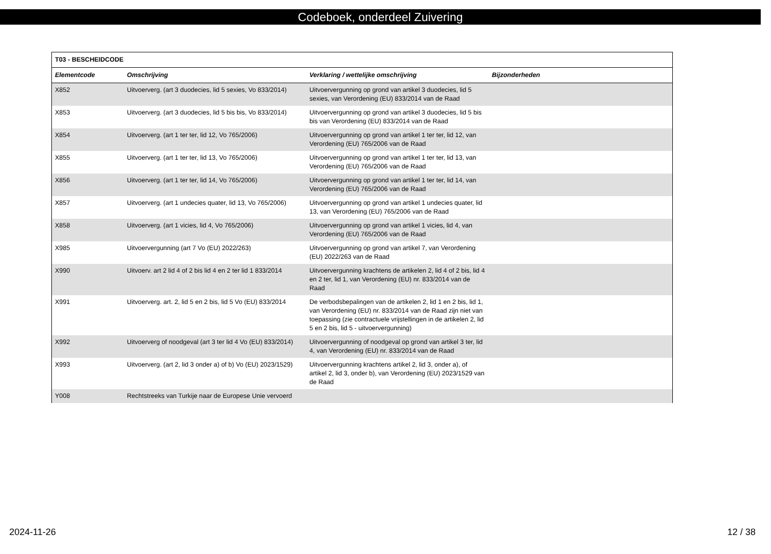Codeboek, onderdeel Zuivering
| T03 - BESCHEIDCODE | | | |
| --- | --- | --- | --- |
| Elementcode | Omschrijving | Verklaring / wettelijke omschrijving | Bijzonderheden |
| X852 | Uitvoerverg. (art 3 duodecies, lid 5 sexies, Vo 833/2014) | Uitvoervergunning op grond van artikel 3 duodecies, lid 5 sexies, van Verordening (EU) 833/2014 van de Raad | |
| X853 | Uitvoerverg. (art 3 duodecies, lid 5 bis bis, Vo 833/2014) | Uitvoervergunning op grond van artikel 3 duodecies, lid 5 bis bis van Verordening (EU) 833/2014 van de Raad | |
| X854 | Uitvoerverg. (art 1 ter ter, lid 12, Vo 765/2006) | Uitvoervergunning op grond van artikel 1 ter ter, lid 12, van Verordening (EU) 765/2006 van de Raad | |
| X855 | Uitvoerverg. (art 1 ter ter, lid 13, Vo 765/2006) | Uitvoervergunning op grond van artikel 1 ter ter, lid 13, van Verordening (EU) 765/2006 van de Raad | |
| X856 | Uitvoerverg. (art 1 ter ter, lid 14, Vo 765/2006) | Uitvoervergunning op grond van artikel 1 ter ter, lid 14, van Verordening (EU) 765/2006 van de Raad | |
| X857 | Uitvoerverg. (art 1 undecies quater, lid 13, Vo 765/2006) | Uitvoervergunning op grond van artikel 1 undecies quater, lid 13, van Verordening (EU) 765/2006 van de Raad | |
| X858 | Uitvoerverg. (art 1 vicies, lid 4, Vo 765/2006) | Uitvoervergunning op grond van artikel 1 vicies, lid 4, van Verordening (EU) 765/2006 van de Raad | |
| X985 | Uitvoervergunning (art 7 Vo (EU) 2022/263) | Uitvoervergunning op grond van artikel 7, van Verordening (EU) 2022/263 van de Raad | |
| X990 | Uitvoerv. art 2 lid 4 of 2 bis lid 4 en 2 ter lid 1 833/2014 | Uitvoervergunning krachtens de artikelen 2, lid 4 of 2 bis, lid 4 en 2 ter, lid 1, van Verordening (EU) nr. 833/2014 van de Raad | |
| X991 | Uitvoerverg. art. 2, lid 5 en 2 bis, lid 5 Vo (EU) 833/2014 | De verbodsbepalingen van de artikelen 2, lid 1 en 2 bis, lid 1, van Verordening (EU) nr. 833/2014 van de Raad zijn niet van toepassing (zie contractuele vrijstellingen in de artikelen 2, lid 5 en 2 bis, lid 5 - uitvoervergunning) | |
| X992 | Uitvoerverg of noodgeval (art 3 ter lid 4 Vo (EU) 833/2014) | Uitvoervergunning of noodgeval op grond van artikel 3 ter, lid 4, van Verordening (EU) nr. 833/2014 van de Raad | |
| X993 | Uitvoerverg. (art 2, lid 3 onder a) of b) Vo (EU) 2023/1529) | Uitvoervergunning krachtens artikel 2, lid 3, onder a), of artikel 2, lid 3, onder b), van Verordening (EU) 2023/1529 van de Raad | |
| Y008 | Rechtstreeks van Turkije naar de Europese Unie vervoerd | | |
2024-11-26 12 / 38